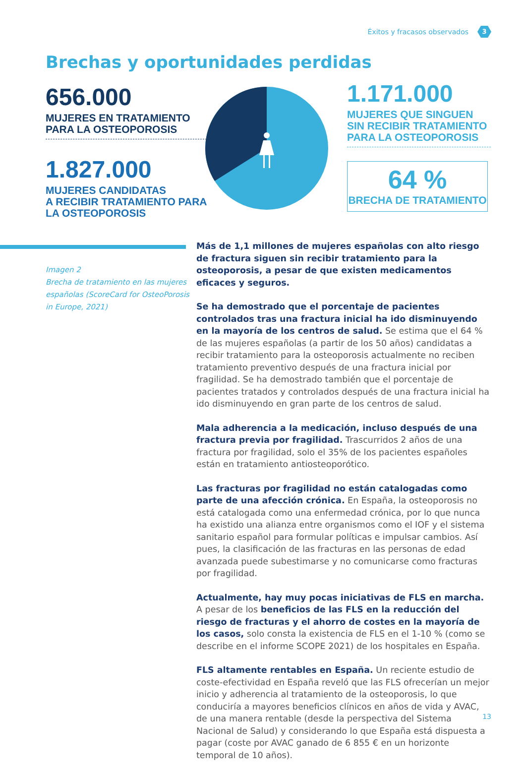Éxitos y fracasos observados 3
Brechas y oportunidades perdidas
656.000
MUJERES EN TRATAMIENTO
PARA LA OSTEOPOROSIS
1.827.000
MUJERES CANDIDATAS
A RECIBIR TRATAMIENTO PARA
LA OSTEOPOROSIS
1.171.000
MUJERES QUE SINGUEN
SIN RECIBIR TRATAMIENTO
PARA LA OSTEOPOROSIS
64 %
BRECHA DE TRATAMIENTO
Imagen 2
Brecha de tratamiento en las mujeres españolas (ScoreCard for OsteoPorosis in Europe, 2021)
Más de 1,1 millones de mujeres españolas con alto riesgo de fractura siguen sin recibir tratamiento para la osteoporosis, a pesar de que existen medicamentos eficaces y seguros.
Se ha demostrado que el porcentaje de pacientes controlados tras una fractura inicial ha ido disminuyendo en la mayoría de los centros de salud. Se estima que el 64 % de las mujeres españolas (a partir de los 50 años) candidatas a recibir tratamiento para la osteoporosis actualmente no reciben tratamiento preventivo después de una fractura inicial por fragilidad. Se ha demostrado también que el porcentaje de pacientes tratados y controlados después de una fractura inicial ha ido disminuyendo en gran parte de los centros de salud.
Mala adherencia a la medicación, incluso después de una fractura previa por fragilidad. Trascurridos 2 años de una fractura por fragilidad, solo el 35% de los pacientes españoles están en tratamiento antiosteoporótico.
Las fracturas por fragilidad no están catalogadas como parte de una afección crónica. En España, la osteoporosis no está catalogada como una enfermedad crónica, por lo que nunca ha existido una alianza entre organismos como el IOF y el sistema sanitario español para formular políticas e impulsar cambios. Así pues, la clasificación de las fracturas en las personas de edad avanzada puede subestimarse y no comunicarse como fracturas por fragilidad.
Actualmente, hay muy pocas iniciativas de FLS en marcha. A pesar de los beneficios de las FLS en la reducción del riesgo de fracturas y el ahorro de costes en la mayoría de los casos, solo consta la existencia de FLS en el 1-10 % (como se describe en el informe SCOPE 2021) de los hospitales en España.
FLS altamente rentables en España. Un reciente estudio de coste-efectividad en España reveló que las FLS ofrecerían un mejor inicio y adherencia al tratamiento de la osteoporosis, lo que conduciría a mayores beneficios clínicos en años de vida y AVAC, de una manera rentable (desde la perspectiva del Sistema Nacional de Salud) y considerando lo que España está dispuesta a pagar (coste por AVAC ganado de 6 855 € en un horizonte temporal de 10 años).
13